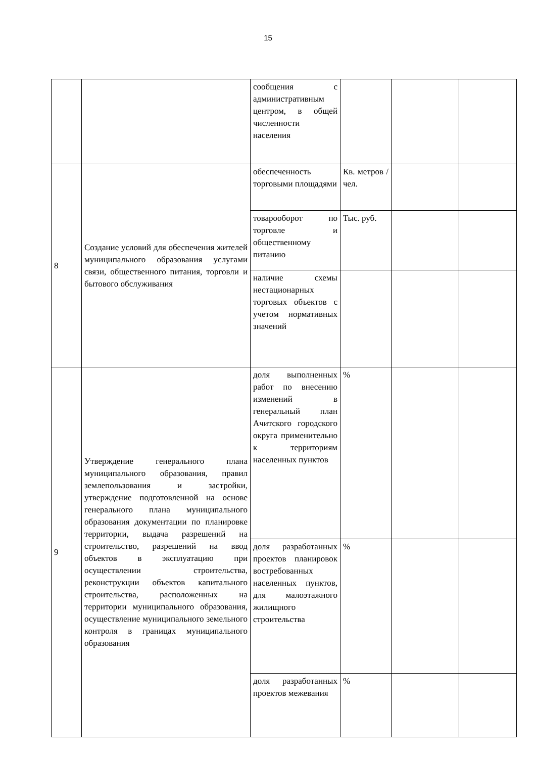15
| | | сообщения с административным центром, в общей численности населения | | | |
| 8 | Создание условий для обеспечения жителей муниципального образования услугами связи, общественного питания, торговли и бытового обслуживания | обеспеченность торговыми площадями | Кв. метров /чел. | | |
| | | товарооборот по торговле и общественному питанию | Тыс. руб. | | |
| | | наличие схемы нестационарных торговых объектов с учетом нормативных значений | | | |
| 9 | Утверждение генерального плана муниципального образования, правил землепользования и застройки, утверждение подготовленной на основе генерального плана муниципального образования документации по планировке территории, выдача разрешений на строительство, разрешений на ввод объектов в эксплуатацию при осуществлении строительства, реконструкции объектов капитального строительства, расположенных на территории муниципального образования, осуществление муниципального земельного контроля в границах муниципального образования | доля выполненных работ по внесению изменений в генеральный план Ачитского городского округа применительно к территориям населенных пунктов | % | | |
| | | доля разработанных проектов планировок востребованных населенных пунктов, для малоэтажного жилищного строительства | % | | |
| | | доля разработанных проектов межевания | % | | |